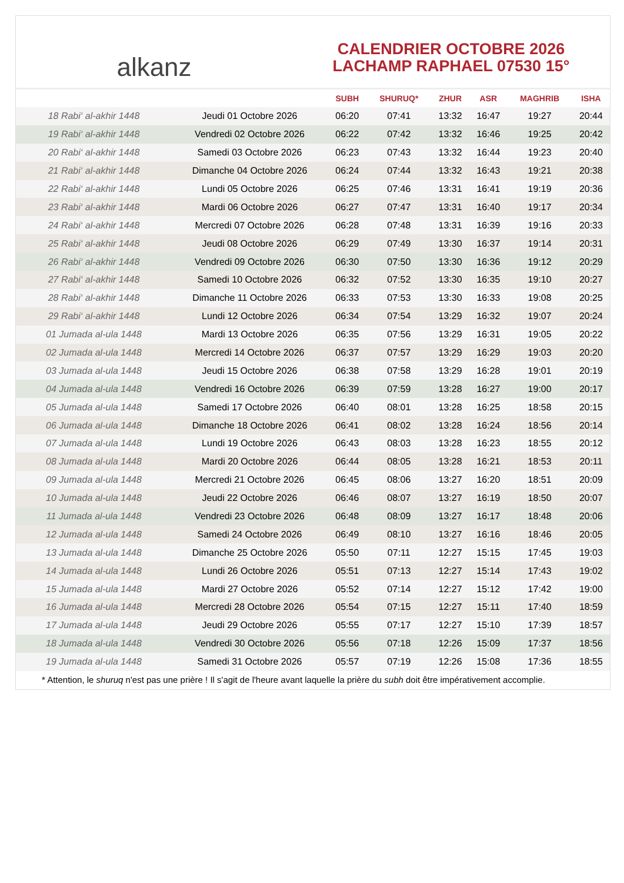alkanz
CALENDRIER OCTOBRE 2026
LACHAMP RAPHAEL 07530 15°
| | | SUBH | SHURUQ* | ZHUR | ASR | MAGHRIB | ISHA |
| --- | --- | --- | --- | --- | --- | --- | --- |
| 18 Rabi‘ al-akhir 1448 | Jeudi 01 Octobre 2026 | 06:20 | 07:41 | 13:32 | 16:47 | 19:27 | 20:44 |
| 19 Rabi‘ al-akhir 1448 | Vendredi 02 Octobre 2026 | 06:22 | 07:42 | 13:32 | 16:46 | 19:25 | 20:42 |
| 20 Rabi‘ al-akhir 1448 | Samedi 03 Octobre 2026 | 06:23 | 07:43 | 13:32 | 16:44 | 19:23 | 20:40 |
| 21 Rabi‘ al-akhir 1448 | Dimanche 04 Octobre 2026 | 06:24 | 07:44 | 13:32 | 16:43 | 19:21 | 20:38 |
| 22 Rabi‘ al-akhir 1448 | Lundi 05 Octobre 2026 | 06:25 | 07:46 | 13:31 | 16:41 | 19:19 | 20:36 |
| 23 Rabi‘ al-akhir 1448 | Mardi 06 Octobre 2026 | 06:27 | 07:47 | 13:31 | 16:40 | 19:17 | 20:34 |
| 24 Rabi‘ al-akhir 1448 | Mercredi 07 Octobre 2026 | 06:28 | 07:48 | 13:31 | 16:39 | 19:16 | 20:33 |
| 25 Rabi‘ al-akhir 1448 | Jeudi 08 Octobre 2026 | 06:29 | 07:49 | 13:30 | 16:37 | 19:14 | 20:31 |
| 26 Rabi‘ al-akhir 1448 | Vendredi 09 Octobre 2026 | 06:30 | 07:50 | 13:30 | 16:36 | 19:12 | 20:29 |
| 27 Rabi‘ al-akhir 1448 | Samedi 10 Octobre 2026 | 06:32 | 07:52 | 13:30 | 16:35 | 19:10 | 20:27 |
| 28 Rabi‘ al-akhir 1448 | Dimanche 11 Octobre 2026 | 06:33 | 07:53 | 13:30 | 16:33 | 19:08 | 20:25 |
| 29 Rabi‘ al-akhir 1448 | Lundi 12 Octobre 2026 | 06:34 | 07:54 | 13:29 | 16:32 | 19:07 | 20:24 |
| 01 Jumada al-ula 1448 | Mardi 13 Octobre 2026 | 06:35 | 07:56 | 13:29 | 16:31 | 19:05 | 20:22 |
| 02 Jumada al-ula 1448 | Mercredi 14 Octobre 2026 | 06:37 | 07:57 | 13:29 | 16:29 | 19:03 | 20:20 |
| 03 Jumada al-ula 1448 | Jeudi 15 Octobre 2026 | 06:38 | 07:58 | 13:29 | 16:28 | 19:01 | 20:19 |
| 04 Jumada al-ula 1448 | Vendredi 16 Octobre 2026 | 06:39 | 07:59 | 13:28 | 16:27 | 19:00 | 20:17 |
| 05 Jumada al-ula 1448 | Samedi 17 Octobre 2026 | 06:40 | 08:01 | 13:28 | 16:25 | 18:58 | 20:15 |
| 06 Jumada al-ula 1448 | Dimanche 18 Octobre 2026 | 06:41 | 08:02 | 13:28 | 16:24 | 18:56 | 20:14 |
| 07 Jumada al-ula 1448 | Lundi 19 Octobre 2026 | 06:43 | 08:03 | 13:28 | 16:23 | 18:55 | 20:12 |
| 08 Jumada al-ula 1448 | Mardi 20 Octobre 2026 | 06:44 | 08:05 | 13:28 | 16:21 | 18:53 | 20:11 |
| 09 Jumada al-ula 1448 | Mercredi 21 Octobre 2026 | 06:45 | 08:06 | 13:27 | 16:20 | 18:51 | 20:09 |
| 10 Jumada al-ula 1448 | Jeudi 22 Octobre 2026 | 06:46 | 08:07 | 13:27 | 16:19 | 18:50 | 20:07 |
| 11 Jumada al-ula 1448 | Vendredi 23 Octobre 2026 | 06:48 | 08:09 | 13:27 | 16:17 | 18:48 | 20:06 |
| 12 Jumada al-ula 1448 | Samedi 24 Octobre 2026 | 06:49 | 08:10 | 13:27 | 16:16 | 18:46 | 20:05 |
| 13 Jumada al-ula 1448 | Dimanche 25 Octobre 2026 | 05:50 | 07:11 | 12:27 | 15:15 | 17:45 | 19:03 |
| 14 Jumada al-ula 1448 | Lundi 26 Octobre 2026 | 05:51 | 07:13 | 12:27 | 15:14 | 17:43 | 19:02 |
| 15 Jumada al-ula 1448 | Mardi 27 Octobre 2026 | 05:52 | 07:14 | 12:27 | 15:12 | 17:42 | 19:00 |
| 16 Jumada al-ula 1448 | Mercredi 28 Octobre 2026 | 05:54 | 07:15 | 12:27 | 15:11 | 17:40 | 18:59 |
| 17 Jumada al-ula 1448 | Jeudi 29 Octobre 2026 | 05:55 | 07:17 | 12:27 | 15:10 | 17:39 | 18:57 |
| 18 Jumada al-ula 1448 | Vendredi 30 Octobre 2026 | 05:56 | 07:18 | 12:26 | 15:09 | 17:37 | 18:56 |
| 19 Jumada al-ula 1448 | Samedi 31 Octobre 2026 | 05:57 | 07:19 | 12:26 | 15:08 | 17:36 | 18:55 |
* Attention, le shuruq n'est pas une prière ! Il s'agit de l'heure avant laquelle la prière du subh doit être impérativement accomplie.